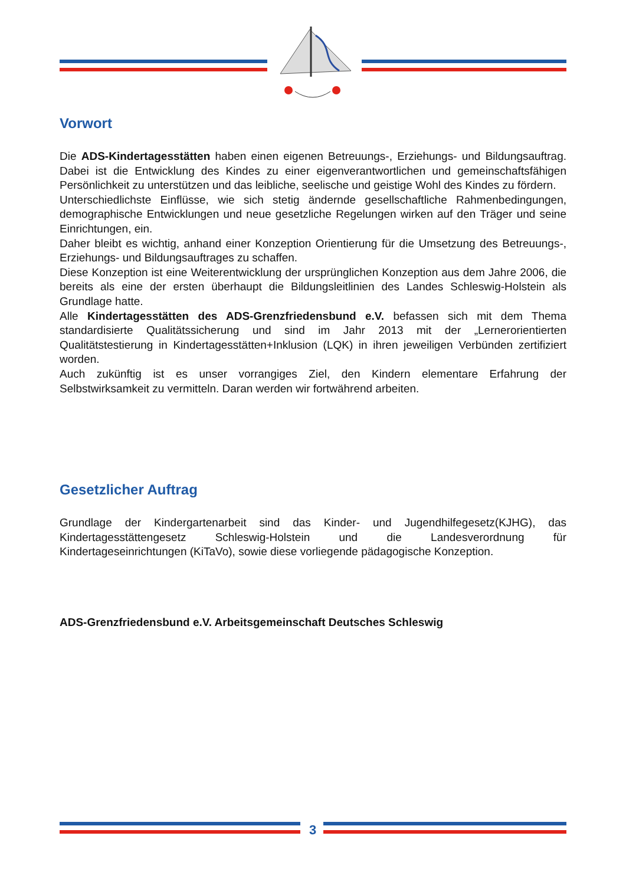Vorwort
Die ADS-Kindertagesstätten haben einen eigenen Betreuungs-, Erziehungs- und Bildungsauftrag. Dabei ist die Entwicklung des Kindes zu einer eigenverantwortlichen und gemeinschaftsfähigen Persönlichkeit zu unterstützen und das leibliche, seelische und geistige Wohl des Kindes zu fördern.
Unterschiedlichste Einflüsse, wie sich stetig ändernde gesellschaftliche Rahmenbedingungen, demographische Entwicklungen und neue gesetzliche Regelungen wirken auf den Träger und seine Einrichtungen, ein.
Daher bleibt es wichtig, anhand einer Konzeption Orientierung für die Umsetzung des Betreuungs-, Erziehungs- und Bildungsauftrages zu schaffen.
Diese Konzeption ist eine Weiterentwicklung der ursprünglichen Konzeption aus dem Jahre 2006, die bereits als eine der ersten überhaupt die Bildungsleitlinien des Landes Schleswig-Holstein als Grundlage hatte.
Alle Kindertagesstätten des ADS-Grenzfriedensbund e.V. befassen sich mit dem Thema standardisierte Qualitätssicherung und sind im Jahr 2013 mit der „Lernerorientierten Qualitätstestierung in Kindertagesstätten+Inklusion (LQK) in ihren jeweiligen Verbünden zertifiziert worden.
Auch zukünftig ist es unser vorrangiges Ziel, den Kindern elementare Erfahrung der Selbstwirksamkeit zu vermitteln. Daran werden wir fortwährend arbeiten.
Gesetzlicher Auftrag
Grundlage der Kindergartenarbeit sind das Kinder- und Jugendhilfegesetz(KJHG), das Kindertagesstättengesetz Schleswig-Holstein und die Landesverordnung für Kindertageseinrichtungen (KiTaVo), sowie diese vorliegende pädagogische Konzeption.
ADS-Grenzfriedensbund e.V. Arbeitsgemeinschaft Deutsches Schleswig
3